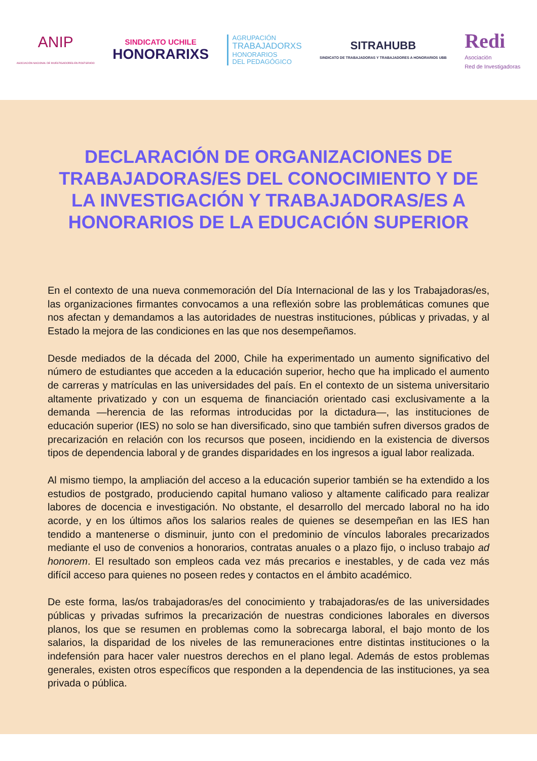ANIP
ASOCIACIÓN NACIONAL DE INVESTIGADORES EN POSTGRADO
SINDICATO UCHILE
HONORARIXS
AGRUPACIÓN
TRABAJADORXS
HONORARIOS
DEL PEDAGÓGICO
SITRAHUBB
SINDICATO DE TRABAJADORAS Y TRABAJADORES A HONORARIOS UBB
Redi
Asociación
Red de Investigadoras
DECLARACIÓN DE ORGANIZACIONES DE TRABAJADORAS/ES DEL CONOCIMIENTO Y DE LA INVESTIGACIÓN Y TRABAJADORAS/ES A HONORARIOS DE LA EDUCACIÓN SUPERIOR
En el contexto de una nueva conmemoración del Día Internacional de las y los Trabajadoras/es, las organizaciones firmantes convocamos a una reflexión sobre las problemáticas comunes que nos afectan y demandamos a las autoridades de nuestras instituciones, públicas y privadas, y al Estado la mejora de las condiciones en las que nos desempeñamos.
Desde mediados de la década del 2000, Chile ha experimentado un aumento significativo del número de estudiantes que acceden a la educación superior, hecho que ha implicado el aumento de carreras y matrículas en las universidades del país. En el contexto de un sistema universitario altamente privatizado y con un esquema de financiación orientado casi exclusivamente a la demanda —herencia de las reformas introducidas por la dictadura—, las instituciones de educación superior (IES) no solo se han diversificado, sino que también sufren diversos grados de precarización en relación con los recursos que poseen, incidiendo en la existencia de diversos tipos de dependencia laboral y de grandes disparidades en los ingresos a igual labor realizada.
Al mismo tiempo, la ampliación del acceso a la educación superior también se ha extendido a los estudios de postgrado, produciendo capital humano valioso y altamente calificado para realizar labores de docencia e investigación. No obstante, el desarrollo del mercado laboral no ha ido acorde, y en los últimos años los salarios reales de quienes se desempeñan en las IES han tendido a mantenerse o disminuir, junto con el predominio de vínculos laborales precarizados mediante el uso de convenios a honorarios, contratas anuales o a plazo fijo, o incluso trabajo ad honorem. El resultado son empleos cada vez más precarios e inestables, y de cada vez más difícil acceso para quienes no poseen redes y contactos en el ámbito académico.
De este forma, las/os trabajadoras/es del conocimiento y trabajadoras/es de las universidades públicas y privadas sufrimos la precarización de nuestras condiciones laborales en diversos planos, los que se resumen en problemas como la sobrecarga laboral, el bajo monto de los salarios, la disparidad de los niveles de las remuneraciones entre distintas instituciones o la indefensión para hacer valer nuestros derechos en el plano legal. Además de estos problemas generales, existen otros específicos que responden a la dependencia de las instituciones, ya sea privada o pública.